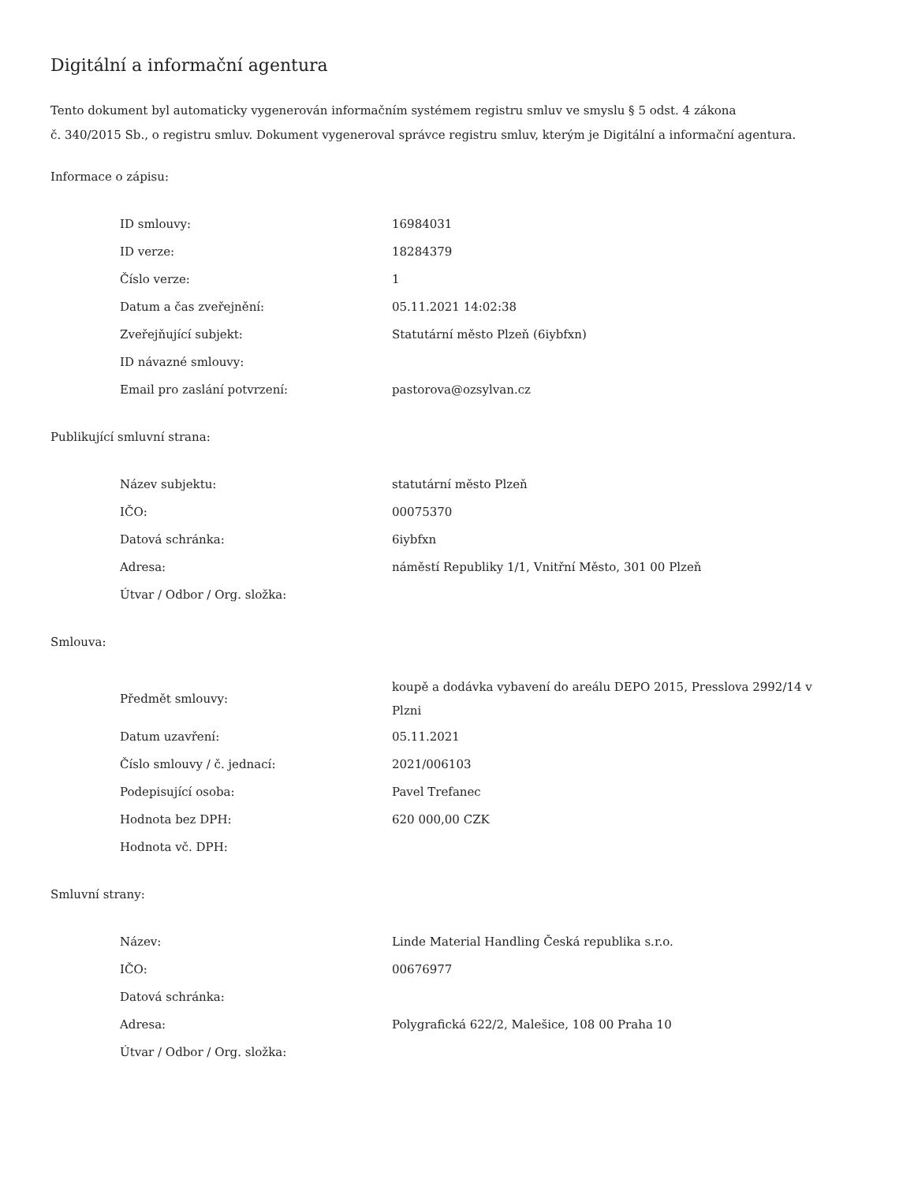Digitální a informační agentura
Tento dokument byl automaticky vygenerován informačním systémem registru smluv ve smyslu § 5 odst. 4 zákona
č. 340/2015 Sb., o registru smluv. Dokument vygeneroval správce registru smluv, kterým je Digitální a informační agentura.
Informace o zápisu:
| ID smlouvy: | 16984031 |
| ID verze: | 18284379 |
| Číslo verze: | 1 |
| Datum a čas zveřejnění: | 05.11.2021 14:02:38 |
| Zveřejňující subjekt: | Statutární město Plzeň (6iybfxn) |
| ID návazné smlouvy: | |
| Email pro zaslání potvrzení: | pastorova@ozsylvan.cz |
Publikující smluvní strana:
| Název subjektu: | statutární město Plzeň |
| IČO: | 00075370 |
| Datová schránka: | 6iybfxn |
| Adresa: | náměstí Republiky 1/1, Vnitřní Město, 301 00 Plzeň |
| Útvar / Odbor / Org. složka: | |
Smlouva:
| Předmět smlouvy: | koupě a dodávka vybavení do areálu DEPO 2015, Presslova 2992/14 v Plzni |
| Datum uzavření: | 05.11.2021 |
| Číslo smlouvy / č. jednací: | 2021/006103 |
| Podepisující osoba: | Pavel Trefanec |
| Hodnota bez DPH: | 620 000,00 CZK |
| Hodnota vč. DPH: | |
Smluvní strany:
| Název: | Linde Material Handling Česká republika s.r.o. |
| IČO: | 00676977 |
| Datová schránka: | |
| Adresa: | Polygrafická 622/2, Malešice, 108 00 Praha 10 |
| Útvar / Odbor / Org. složka: | |